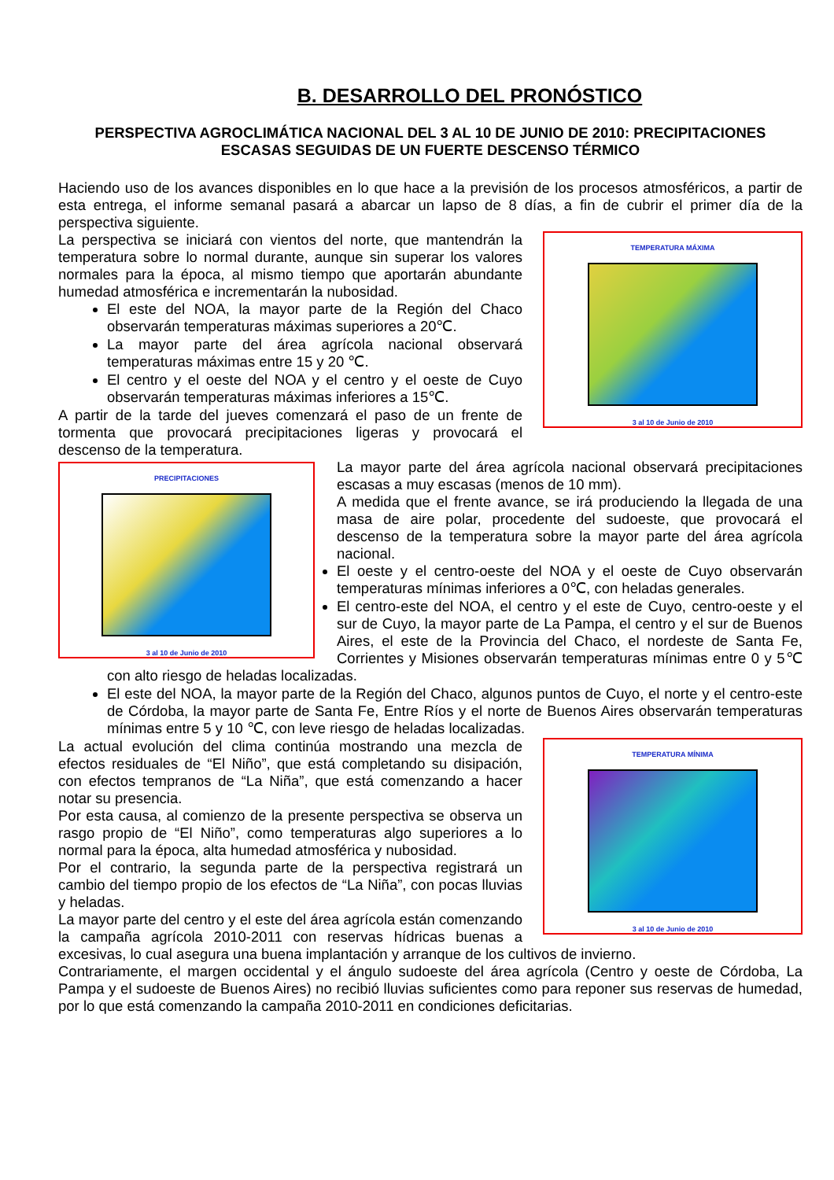B. DESARROLLO DEL PRONÓSTICO
PERSPECTIVA AGROCLIMÁTICA NACIONAL DEL 3 AL 10 DE JUNIO DE 2010: PRECIPITACIONES ESCASAS SEGUIDAS DE UN FUERTE DESCENSO TÉRMICO
Haciendo uso de los avances disponibles en lo que hace a la previsión de los procesos atmosféricos, a partir de esta entrega, el informe semanal pasará a abarcar un lapso de 8 días, a fin de cubrir el primer día de la perspectiva siguiente.
TEMPERATURA MÁXIMA
3 al 10 de Junio de 2010
La perspectiva se iniciará con vientos del norte, que mantendrán la temperatura sobre lo normal durante, aunque sin superar los valores normales para la época, al mismo tiempo que aportarán abundante humedad atmosférica e incrementarán la nubosidad.
El este del NOA, la mayor parte de la Región del Chaco observarán temperaturas máximas superiores a 20℃.
La mayor parte del área agrícola nacional observará temperaturas máximas entre 15 y 20 ℃.
El centro y el oeste del NOA y el centro y el oeste de Cuyo observarán temperaturas máximas inferiores a 15℃.
A partir de la tarde del jueves comenzará el paso de un frente de tormenta que provocará precipitaciones ligeras y provocará el descenso de la temperatura.
PRECIPITACIONES
3 al 10 de Junio de 2010
La mayor parte del área agrícola nacional observará precipitaciones escasas a muy escasas (menos de 10 mm).
A medida que el frente avance, se irá produciendo la llegada de una masa de aire polar, procedente del sudoeste, que provocará el descenso de la temperatura sobre la mayor parte del área agrícola nacional.
El oeste y el centro-oeste del NOA y el oeste de Cuyo observarán temperaturas mínimas inferiores a 0℃, con heladas generales.
El centro-este del NOA, el centro y el este de Cuyo, centro-oeste y el sur de Cuyo, la mayor parte de La Pampa, el centro y el sur de Buenos Aires, el este de la Provincia del Chaco, el nordeste de Santa Fe, Corrientes y Misiones observarán temperaturas mínimas entre 0 y 5℃ con alto riesgo de heladas localizadas.
El este del NOA, la mayor parte de la Región del Chaco, algunos puntos de Cuyo, el norte y el centro-este de Córdoba, la mayor parte de Santa Fe, Entre Ríos y el norte de Buenos Aires observarán temperaturas mínimas entre 5 y 10 ℃, con leve riesgo de heladas localizadas.
TEMPERATURA MÍNIMA
3 al 10 de Junio de 2010
La actual evolución del clima continúa mostrando una mezcla de efectos residuales de “El Niño”, que está completando su disipación, con efectos tempranos de “La Niña”, que está comenzando a hacer notar su presencia.
Por esta causa, al comienzo de la presente perspectiva se observa un rasgo propio de “El Niño”, como temperaturas algo superiores a lo normal para la época, alta humedad atmosférica y nubosidad.
Por el contrario, la segunda parte de la perspectiva registrará un cambio del tiempo propio de los efectos de “La Niña”, con pocas lluvias y heladas.
La mayor parte del centro y el este del área agrícola están comenzando la campaña agrícola 2010-2011 con reservas hídricas buenas a excesivas, lo cual asegura una buena implantación y arranque de los cultivos de invierno.
Contrariamente, el margen occidental y el ángulo sudoeste del área agrícola (Centro y oeste de Córdoba, La Pampa y el sudoeste de Buenos Aires) no recibió lluvias suficientes como para reponer sus reservas de humedad, por lo que está comenzando la campaña 2010-2011 en condiciones deficitarias.